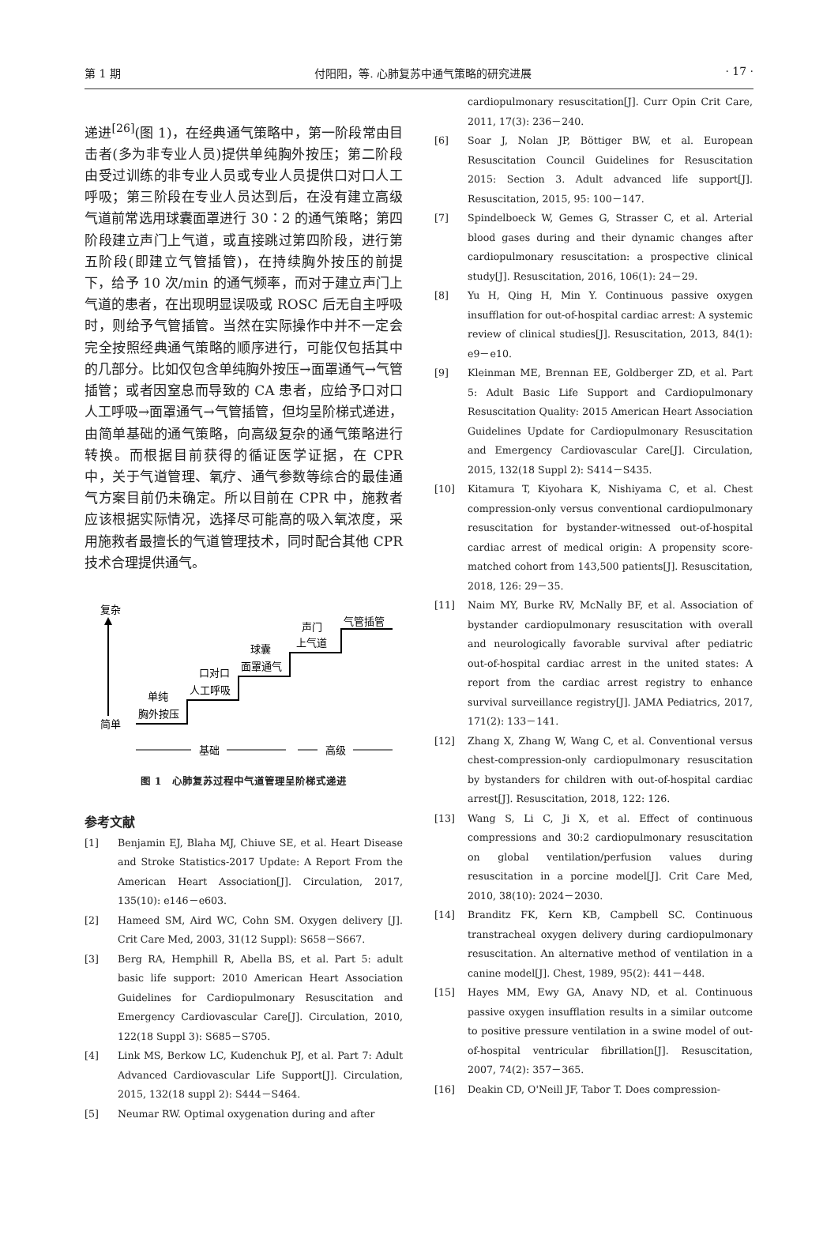第 1 期 付阳阳，等. 心肺复苏中通气策略的研究进展 · 17 ·
递进<sup>[26]</sup>(图 1)，在经典通气策略中，第一阶段常由目击者(多为非专业人员)提供单纯胸外按压；第二阶段由受过训练的非专业人员或专业人员提供口对口人工呼吸；第三阶段在专业人员达到后，在没有建立高级气道前常选用球囊面罩进行 30∶2 的通气策略；第四阶段建立声门上气道，或直接跳过第四阶段，进行第五阶段(即建立气管插管)，在持续胸外按压的前提下，给予 10 次/min 的通气频率，而对于建立声门上气道的患者，在出现明显误吸或 ROSC 后无自主呼吸时，则给予气管插管。当然在实际操作中并不一定会完全按照经典通气策略的顺序进行，可能仅包括其中的几部分。比如仅包含单纯胸外按压→面罩通气→气管插管；或者因窒息而导致的 CA 患者，应给予口对口人工呼吸→面罩通气→气管插管，但均呈阶梯式递进，由简单基础的通气策略，向高级复杂的通气策略进行转换。而根据目前获得的循证医学证据，在 CPR 中，关于气道管理、氧疗、通气参数等综合的最佳通气方案目前仍未确定。所以目前在 CPR 中，施救者应该根据实际情况，选择尽可能高的吸入氧浓度，采用施救者最擅长的气道管理技术，同时配合其他 CPR 技术合理提供通气。
复杂
简单
单纯
胸外按压
口对口
人工呼吸
球囊
面罩通气
声门
上气道
气管插管
基础
高级
图 1　心肺复苏过程中气道管理呈阶梯式递进
参考文献
[1] Benjamin EJ, Blaha MJ, Chiuve SE, et al. Heart Disease and Stroke Statistics-2017 Update: A Report From the American Heart Association[J]. Circulation, 2017, 135(10): e146－e603.
[2] Hameed SM, Aird WC, Cohn SM. Oxygen delivery [J]. Crit Care Med, 2003, 31(12 Suppl): S658－S667.
[3] Berg RA, Hemphill R, Abella BS, et al. Part 5: adult basic life support: 2010 American Heart Association Guidelines for Cardiopulmonary Resuscitation and Emergency Cardiovascular Care[J]. Circulation, 2010, 122(18 Suppl 3): S685－S705.
[4] Link MS, Berkow LC, Kudenchuk PJ, et al. Part 7: Adult Advanced Cardiovascular Life Support[J]. Circulation, 2015, 132(18 suppl 2): S444－S464.
[5] Neumar RW. Optimal oxygenation during and after
cardiopulmonary resuscitation[J]. Curr Opin Crit Care, 2011, 17(3): 236－240.
[6] Soar J, Nolan JP, Böttiger BW, et al. European Resuscitation Council Guidelines for Resuscitation 2015: Section 3. Adult advanced life support[J]. Resuscitation, 2015, 95: 100－147.
[7] Spindelboeck W, Gemes G, Strasser C, et al. Arterial blood gases during and their dynamic changes after cardiopulmonary resuscitation: a prospective clinical study[J]. Resuscitation, 2016, 106(1): 24－29.
[8] Yu H, Qing H, Min Y. Continuous passive oxygen insufflation for out-of-hospital cardiac arrest: A systemic review of clinical studies[J]. Resuscitation, 2013, 84(1): e9－e10.
[9] Kleinman ME, Brennan EE, Goldberger ZD, et al. Part 5: Adult Basic Life Support and Cardiopulmonary Resuscitation Quality: 2015 American Heart Association Guidelines Update for Cardiopulmonary Resuscitation and Emergency Cardiovascular Care[J]. Circulation, 2015, 132(18 Suppl 2): S414－S435.
[10] Kitamura T, Kiyohara K, Nishiyama C, et al. Chest compression-only versus conventional cardiopulmonary resuscitation for bystander-witnessed out-of-hospital cardiac arrest of medical origin: A propensity score-matched cohort from 143,500 patients[J]. Resuscitation, 2018, 126: 29－35.
[11] Naim MY, Burke RV, McNally BF, et al. Association of bystander cardiopulmonary resuscitation with overall and neurologically favorable survival after pediatric out-of-hospital cardiac arrest in the united states: A report from the cardiac arrest registry to enhance survival surveillance registry[J]. JAMA Pediatrics, 2017, 171(2): 133－141.
[12] Zhang X, Zhang W, Wang C, et al. Conventional versus chest-compression-only cardiopulmonary resuscitation by bystanders for children with out-of-hospital cardiac arrest[J]. Resuscitation, 2018, 122: 126.
[13] Wang S, Li C, Ji X, et al. Effect of continuous compressions and 30:2 cardiopulmonary resuscitation on global ventilation/perfusion values during resuscitation in a porcine model[J]. Crit Care Med, 2010, 38(10): 2024－2030.
[14] Branditz FK, Kern KB, Campbell SC. Continuous transtracheal oxygen delivery during cardiopulmonary resuscitation. An alternative method of ventilation in a canine model[J]. Chest, 1989, 95(2): 441－448.
[15] Hayes MM, Ewy GA, Anavy ND, et al. Continuous passive oxygen insufflation results in a similar outcome to positive pressure ventilation in a swine model of out-of-hospital ventricular fibrillation[J]. Resuscitation, 2007, 74(2): 357－365.
[16] Deakin CD, O'Neill JF, Tabor T. Does compression-